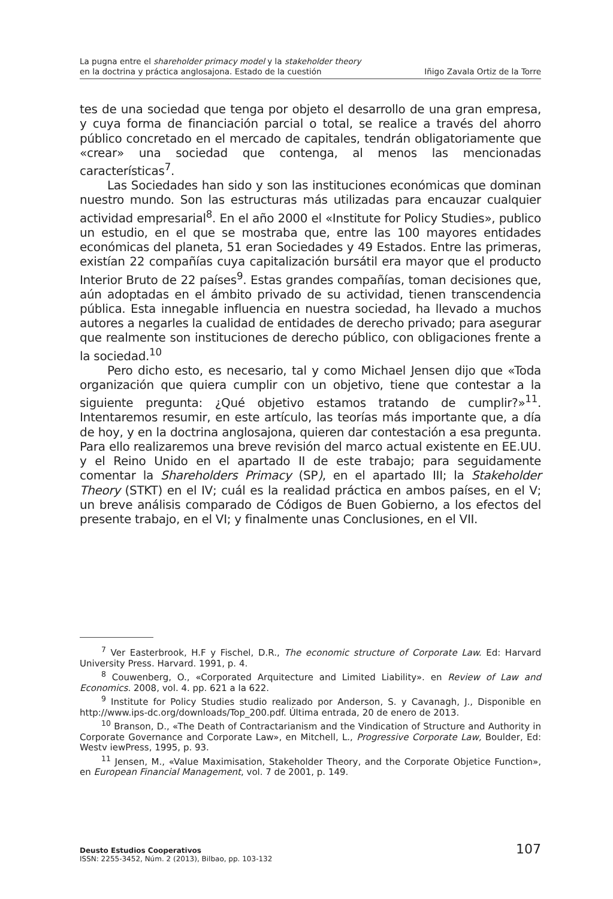La pugna entre el shareholder primacy model y la stakeholder theory
en la doctrina y práctica anglosajona. Estado de la cuestión Iñigo Zavala Ortiz de la Torre
tes de una sociedad que tenga por objeto el desarrollo de una gran empresa, y cuya forma de financiación parcial o total, se realice a través del ahorro público concretado en el mercado de capitales, tendrán obligatoriamente que «crear» una sociedad que contenga, al menos las mencionadas características<sup>7</sup>.
Las Sociedades han sido y son las instituciones económicas que dominan nuestro mundo. Son las estructuras más utilizadas para encauzar cualquier actividad empresarial<sup>8</sup>. En el año 2000 el «Institute for Policy Studies», publico un estudio, en el que se mostraba que, entre las 100 mayores entidades económicas del planeta, 51 eran Sociedades y 49 Estados. Entre las primeras, existían 22 compañías cuya capitalización bursátil era mayor que el producto Interior Bruto de 22 países<sup>9</sup>. Estas grandes compañías, toman decisiones que, aún adoptadas en el ámbito privado de su actividad, tienen transcendencia pública. Esta innegable influencia en nuestra sociedad, ha llevado a muchos autores a negarles la cualidad de entidades de derecho privado; para asegurar que realmente son instituciones de derecho público, con obligaciones frente a la sociedad.<sup>10</sup>
Pero dicho esto, es necesario, tal y como Michael Jensen dijo que «Toda organización que quiera cumplir con un objetivo, tiene que contestar a la siguiente pregunta: ¿Qué objetivo estamos tratando de cumplir?»<sup>11</sup>. Intentaremos resumir, en este artículo, las teorías más importante que, a día de hoy, y en la doctrina anglosajona, quieren dar contestación a esa pregunta. Para ello realizaremos una breve revisión del marco actual existente en EE.UU. y el Reino Unido en el apartado II de este trabajo; para seguidamente comentar la Shareholders Primacy (SP), en el apartado III; la Stakeholder Theory (STKT) en el IV; cuál es la realidad práctica en ambos países, en el V; un breve análisis comparado de Códigos de Buen Gobierno, a los efectos del presente trabajo, en el VI; y finalmente unas Conclusiones, en el VII.
<sup>7</sup> Ver Easterbrook, H.F y Fischel, D.R., The economic structure of Corporate Law. Ed: Harvard University Press. Harvard. 1991, p. 4.
<sup>8</sup> Couwenberg, O., «Corporated Arquitecture and Limited Liability». en Review of Law and Economics. 2008, vol. 4. pp. 621 a la 622.
<sup>9</sup> Institute for Policy Studies studio realizado por Anderson, S. y Cavanagh, J., Disponible en http://www.ips-dc.org/downloads/Top_200.pdf. Última entrada, 20 de enero de 2013.
<sup>10</sup> Branson, D., «The Death of Contractarianism and the Vindication of Structure and Authority in Corporate Governance and Corporate Law», en Mitchell, L., Progressive Corporate Law, Boulder, Ed: Westv iewPress, 1995, p. 93.
<sup>11</sup> Jensen, M., «Value Maximisation, Stakeholder Theory, and the Corporate Objetice Function», en European Financial Management, vol. 7 de 2001, p. 149.
Deusto Estudios Cooperativos
ISSN: 2255-3452, Núm. 2 (2013), Bilbao, pp. 103-132
107